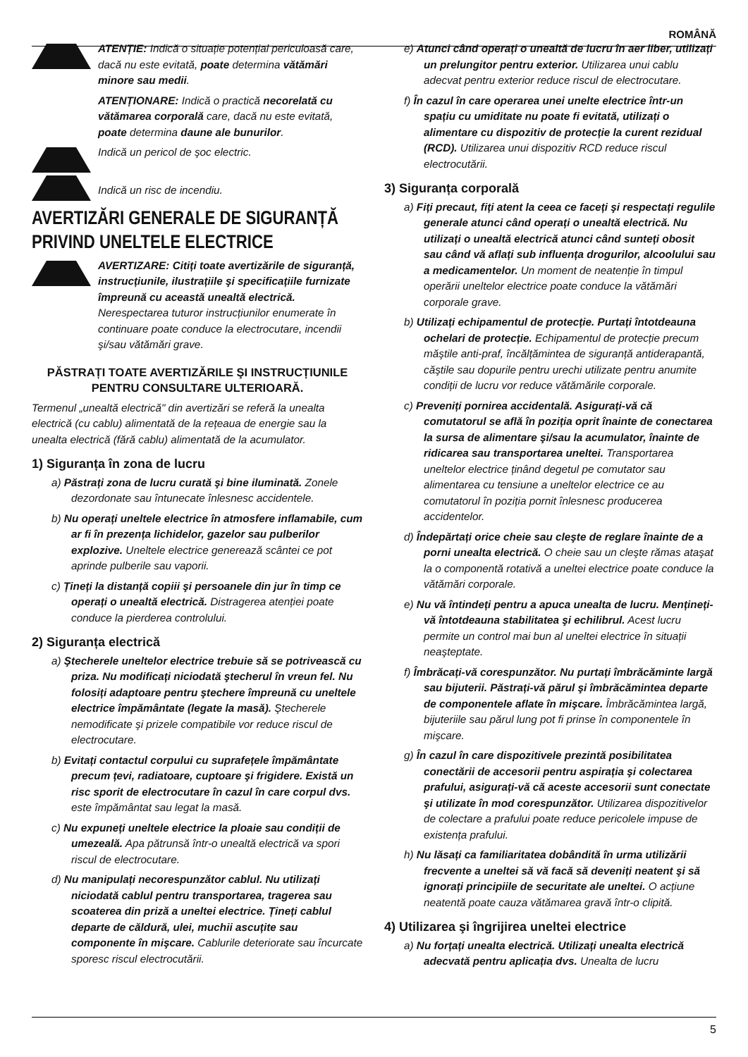ROMÂNĂ
ATENȚIE: Indică o situație potențial periculoasă care, dacă nu este evitată, poate determina vătămări minore sau medii.
ATENȚIONARE: Indică o practică necorelată cu vătămarea corporală care, dacă nu este evitată, poate determina daune ale bunurilor.
Indică un pericol de şoc electric.
Indică un risc de incendiu.
AVERTIZĂRI GENERALE DE SIGURANȚĂ PRIVIND UNELTELE ELECTRICE
AVERTIZARE: Citiți toate avertizările de siguranță, instrucțiunile, ilustrațiile şi specificațiile furnizate împreună cu această unealtă electrică. Nerespectarea tuturor instrucțiunilor enumerate în continuare poate conduce la electrocutare, incendii şi/sau vătămări grave.
PĂSTRAȚI TOATE AVERTIZĂRILE ŞI INSTRUCȚIUNILE
PENTRU CONSULTARE ULTERIOARĂ.
Termenul „unealtă electrică" din avertizări se referă la unealta electrică (cu cablu) alimentată de la rețeaua de energie sau la unealta electrică (fără cablu) alimentată de la acumulator.
1) Siguranța în zona de lucru
a) Păstrați zona de lucru curată şi bine iluminată. Zonele dezordonate sau întunecate înlesnesc accidentele.
b) Nu operați uneltele electrice în atmosfere inflamabile, cum ar fi în prezența lichidelor, gazelor sau pulberilor explozive. Uneltele electrice generează scântei ce pot aprinde pulberile sau vaporii.
c) Țineți la distanță copiii şi persoanele din jur în timp ce operați o unealtă electrică. Distragerea atenției poate conduce la pierderea controlului.
2) Siguranța electrică
a) Ştecherele uneltelor electrice trebuie să se potrivească cu priza. Nu modificați niciodată ştecherul în vreun fel. Nu folosiți adaptoare pentru ştechere împreună cu uneltele electrice împământate (legate la masă). Ştecherele nemodificate şi prizele compatibile vor reduce riscul de electrocutare.
b) Evitați contactul corpului cu suprafețele împământate precum țevi, radiatoare, cuptoare şi frigidere. Există un risc sporit de electrocutare în cazul în care corpul dvs. este împământat sau legat la masă.
c) Nu expuneți uneltele electrice la ploaie sau condiții de umezeală. Apa pătrunsă într-o unealtă electrică va spori riscul de electrocutare.
d) Nu manipulați necorespunzător cablul. Nu utilizați niciodată cablul pentru transportarea, tragerea sau scoaterea din priză a uneltei electrice. Țineți cablul departe de căldură, ulei, muchii ascuțite sau componente în mişcare. Cablurile deteriorate sau încurcate sporesc riscul electrocutării.
e) Atunci când operați o unealtă de lucru în aer liber, utilizați un prelungitor pentru exterior. Utilizarea unui cablu adecvat pentru exterior reduce riscul de electrocutare.
f) În cazul în care operarea unei unelte electrice într-un spațiu cu umiditate nu poate fi evitată, utilizați o alimentare cu dispozitiv de protecție la curent rezidual (RCD). Utilizarea unui dispozitiv RCD reduce riscul electrocutării.
3) Siguranța corporală
a) Fiți precaut, fiți atent la ceea ce faceți şi respectați regulile generale atunci când operați o unealtă electrică. Nu utilizați o unealtă electrică atunci când sunteți obosit sau când vă aflați sub influența drogurilor, alcoolului sau a medicamentelor. Un moment de neatenție în timpul operării uneltelor electrice poate conduce la vătămări corporale grave.
b) Utilizați echipamentul de protecție. Purtați întotdeauna ochelari de protecție. Echipamentul de protecție precum măştile anti-praf, încălțămintea de siguranță antiderapantă, căştile sau dopurile pentru urechi utilizate pentru anumite condiții de lucru vor reduce vătămările corporale.
c) Preveniți pornirea accidentală. Asigurați-vă că comutatorul se află în poziția oprit înainte de conectarea la sursa de alimentare şi/sau la acumulator, înainte de ridicarea sau transportarea uneltei. Transportarea uneltelor electrice ținând degetul pe comutator sau alimentarea cu tensiune a uneltelor electrice ce au comutatorul în poziția pornit înlesnesc producerea accidentelor.
d) Îndepărtați orice cheie sau cleşte de reglare înainte de a porni unealta electrică. O cheie sau un cleşte rămas ataşat la o componentă rotativă a uneltei electrice poate conduce la vătămări corporale.
e) Nu vă întindeți pentru a apuca unealta de lucru. Mențineți-vă întotdeauna stabilitatea şi echilibrul. Acest lucru permite un control mai bun al uneltei electrice în situații neaşteptate.
f) Îmbrăcați-vă corespunzător. Nu purtați îmbrăcăminte largă sau bijuterii. Păstrați-vă părul şi îmbrăcămintea departe de componentele aflate în mişcare. Îmbrăcămintea largă, bijuteriile sau părul lung pot fi prinse în componentele în mişcare.
g) În cazul în care dispozitivele prezintă posibilitatea conectării de accesorii pentru aspirația şi colectarea prafului, asigurați-vă că aceste accesorii sunt conectate şi utilizate în mod corespunzător. Utilizarea dispozitivelor de colectare a prafului poate reduce pericolele impuse de existența prafului.
h) Nu lăsați ca familiaritatea dobândită în urma utilizării frecvente a uneltei să vă facă să deveniți neatent şi să ignorați principiile de securitate ale uneltei. O acțiune neatentă poate cauza vătămarea gravă într-o clipită.
4) Utilizarea şi îngrijirea uneltei electrice
a) Nu forțați unealta electrică. Utilizați unealta electrică adecvată pentru aplicația dvs. Unealta de lucru
5